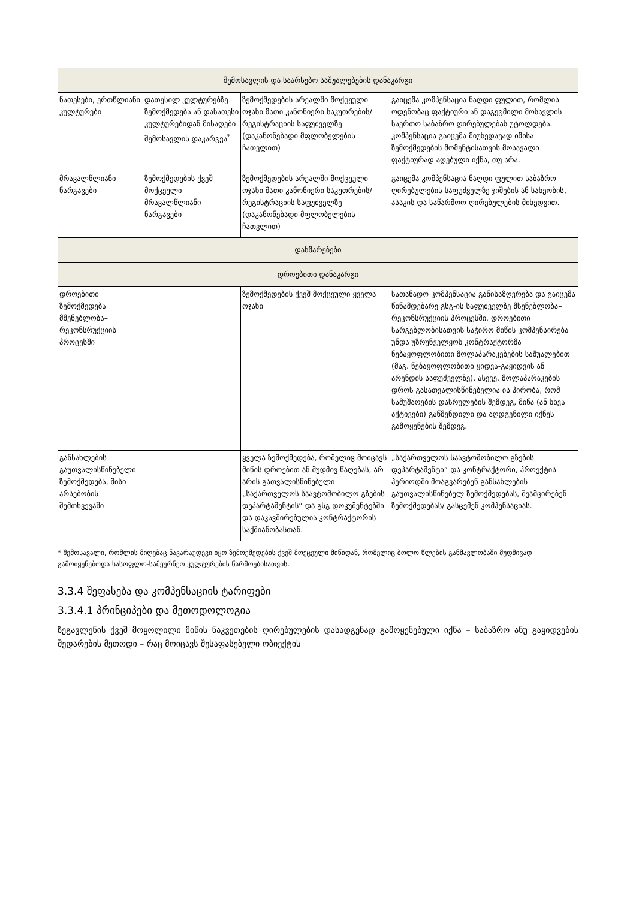| შემოსავლის და საარსებო საშუალებების დანაკარგი | | | |
| --- | --- | --- | --- |
| ნათესები, ერთწლიანი კულტურები | დათესილ კულტურებზე ზემოქმედება ან დასათესი კულტურებიდან მისაღები შემოსავლის დაკარგვა<sup>*</sup> | ზემოქმედების არეალში მოქცეული ოჯახი მათი კანონიერი საკუთრების/ რეგისტრაციის საფუძველზე (დაკანონებადი მფლობელების ჩათვლით) | გაიცემა კომპენსაცია ნაღდი ფულით, რომლის ოდენობაც ფაქტიური ან დაგეგმილი მოსავლის საერთო საბაზრო ღირებულებას უტოლდება. კომპენსაცია გაიცემა მიუხედავად იმისა ზემოქმედების მომენტისათვის მოსავალი ფაქტიურად აღებული იქნა, თუ არა. |
| მრავალწლიანი ნარგავები | ზემოქმედების ქვეშ მოქცეული მრავალწლიანი ნარგავები | ზემოქმედების არეალში მოქცეული ოჯახი მათი კანონიერი საკუთრების/ რეგისტრაციის საფუძველზე (დაკანონებადი მფლობელების ჩათვლით) | გაიცემა კომპენსაცია ნაღდი ფულით საბაზრო ღირებულების საფუძველზე ჯიშების ან სახეობის, ასაკის და საწარმოო ღირებულების მიხედვით. |
| დახმარებები | | | |
| დროებითი დანაკარგი | | | |
| დროებითი ზემოქმედება მშენებლობა–რეკონსრუქციის პროცესში | | ზემოქმედების ქვეშ მოქცეული ყველა ოჯახი | სათანადო კომპენსაცია განისაზღვრება და გაიცემა წინამდებარე გსგ-ის საფუძველზე მსენებლობა–რეკონსრუქციის პროცესში. დროებითი სარგებლობისათვის საჭირო მიწის კომპენსირება უნდა უზრუნველყოს კონტრაქტორმა ნებაყოფლობითი მოლაპარაკებების საშუალებით (მაგ. ნებაყოფლობითი ყიდვა-გაყიდვის ან არენდის საფუძველზე). ასევე, მოლაპარაკების დროს გასათვალისწინებელია ის პირობა, რომ სამუშაოების დასრულების შემდეგ, მიწა (ან სხვა აქტივები) გაწმენდილი და აღდგენილი იქნეს გამოყენების შემდეგ. |
| განსახლების გაუთვალისწინებელი ზემოქმედება, მისი არსებობის შემთხვევაში | | ყველა ზემოქმედება, რომელიც მოიცავს მიწის დროებით ან მუდმივ წაღებას, არ არის გათვალისწინებული „საქართველოს საავტომობილო გზების დეპარტამენტის” და გსგ დოკუმენტებში და დაკავშირებულია კონტრაქტორის საქმიანობასთან. | „საქართველოს საავტომობილო გზების დეპარტამენტი” და კონტრაქტორი, პროექტის პერიოდში მოაგვარებენ განსახლების გაუთვალისწინებელ ზემოქმედებას, შეამცირებენ ზემოქმედებას/ გასცემენ კომპენსაციას. |
* შემოსავალი, რომლის მიღებაც ნავარაუდევი იყო ზემოქმედების ქვეშ მოქცეული მიწიდან, რომელიც ბოლო წლების განმავლობაში მუდმივად გამოიყენებოდა სასოფლო-სამეურნეო კულტურების წარმოებისათვის.
3.3.4 შეფასება და კომპენსაციის ტარიფები
3.3.4.1 პრინციპები და მეთოდოლოგია
ზეგავლენის ქვეშ მოყოლილი მიწის ნაკვეთების ღირებულების დასადგენად გამოყენებული იქნა – საბაზრო ანუ გაყიდვების შედარების მეთოდი – რაც მოიცავს შესაფასებელი ობიექტის